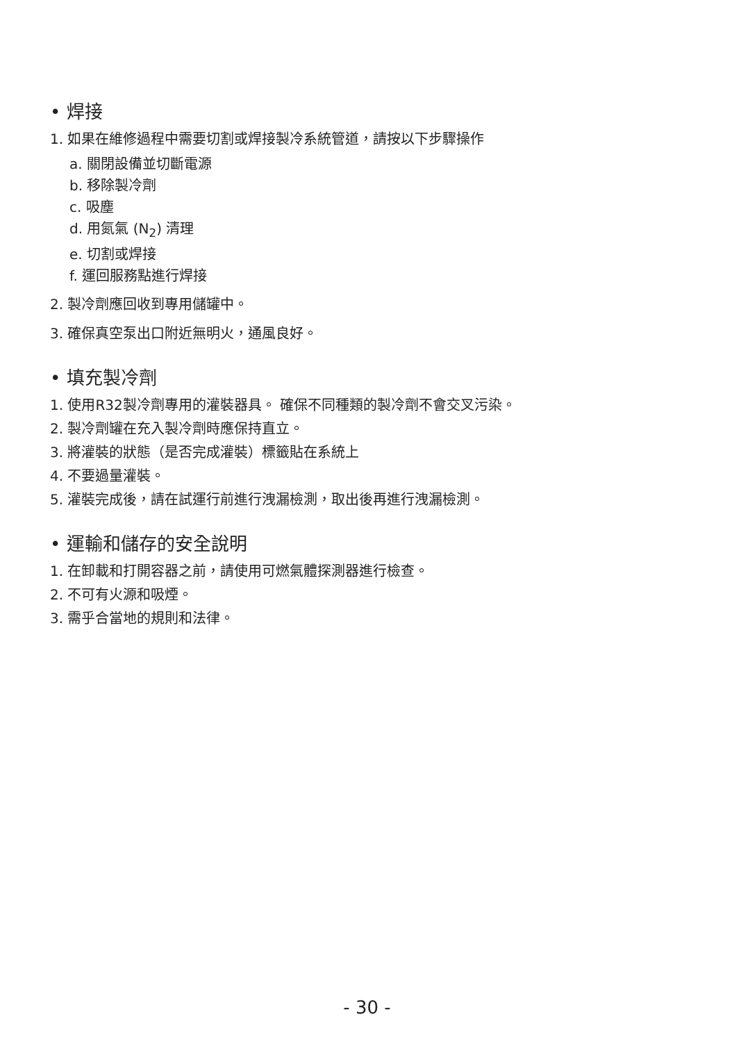• 焊接
1. 如果在維修過程中需要切割或焊接製冷系統管道，請按以下步驟操作
a. 關閉設備並切斷電源
b. 移除製冷劑
c. 吸塵
d. 用氮氣 (N<sub>2</sub>) 清理
e. 切割或焊接
f. 運回服務點進行焊接
2. 製冷劑應回收到專用儲罐中。
3. 確保真空泵出口附近無明火，通風良好。
• 填充製冷劑
1. 使用R32製冷劑專用的灌裝器具。 確保不同種類的製冷劑不會交叉污染。
2. 製冷劑罐在充入製冷劑時應保持直立。
3. 將灌裝的狀態（是否完成灌裝）標籤貼在系統上
4. 不要過量灌裝。
5. 灌裝完成後，請在試運行前進行洩漏檢測，取出後再進行洩漏檢測。
• 運輸和儲存的安全說明
1. 在卸載和打開容器之前，請使用可燃氣體探測器進行檢查。
2. 不可有火源和吸煙。
3. 需乎合當地的規則和法律。
- 30 -